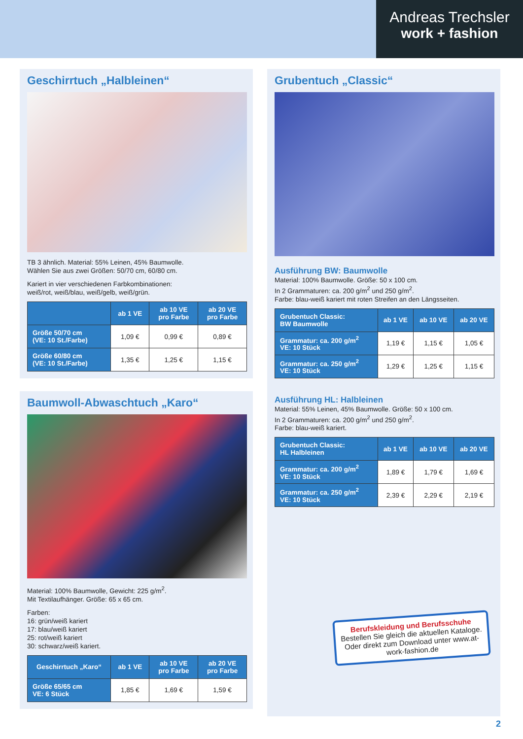Andreas Trechsler
work + fashion
Geschirrtuch „Halbleinen“
TB 3 ähnlich. Material: 55% Leinen, 45% Baumwolle.
Wählen Sie aus zwei Größen: 50/70 cm, 60/80 cm.
Kariert in vier verschiedenen Farbkombinationen:
weiß/rot, weiß/blau, weiß/gelb, weiß/grün.
| | ab 1 VE | ab 10 VE pro Farbe | ab 20 VE pro Farbe |
| --- | --- | --- | --- |
| Größe 50/70 cm (VE: 10 St./Farbe) | 1,09 € | 0,99 € | 0,89 € |
| Größe 60/80 cm (VE: 10 St./Farbe) | 1,35 € | 1,25 € | 1,15 € |
Baumwoll-Abwaschtuch „Karo“
Material: 100% Baumwolle, Gewicht: 225 g/m<sup>2</sup>.
Mit Textilaufhänger. Größe: 65 x 65 cm.
Farben:
16: grün/weiß kariert
17: blau/weiß kariert
25: rot/weiß kariert
30: schwarz/weiß kariert.
| Geschirrtuch „Karo“ | ab 1 VE | ab 10 VE pro Farbe | ab 20 VE pro Farbe |
| --- | --- | --- | --- |
| Größe 65/65 cm VE: 6 Stück | 1,85 € | 1,69 € | 1,59 € |
Grubentuch „Classic“
Ausführung BW: Baumwolle
Material: 100% Baumwolle. Größe: 50 x 100 cm.
In 2 Grammaturen: ca. 200 g/m<sup>2</sup> und 250 g/m<sup>2</sup>.
Farbe: blau-weiß kariert mit roten Streifen an den Längsseiten.
| Grubentuch Classic: BW Baumwolle | ab 1 VE | ab 10 VE | ab 20 VE |
| --- | --- | --- | --- |
| Grammatur: ca. 200 g/m<sup>2</sup> VE: 10 Stück | 1,19 € | 1,15 € | 1,05 € |
| Grammatur: ca. 250 g/m<sup>2</sup> VE: 10 Stück | 1,29 € | 1,25 € | 1,15 € |
Ausführung HL: Halbleinen
Material: 55% Leinen, 45% Baumwolle. Größe: 50 x 100 cm.
In 2 Grammaturen: ca. 200 g/m<sup>2</sup> und 250 g/m<sup>2</sup>.
Farbe: blau-weiß kariert.
| Grubentuch Classic: HL Halbleinen | ab 1 VE | ab 10 VE | ab 20 VE |
| --- | --- | --- | --- |
| Grammatur: ca. 200 g/m<sup>2</sup> VE: 10 Stück | 1,89 € | 1,79 € | 1,69 € |
| Grammatur: ca. 250 g/m<sup>2</sup> VE: 10 Stück | 2,39 € | 2,29 € | 2,19 € |
Berufskleidung und Berufsschuhe
Bestellen Sie gleich die aktuellen Kataloge. Oder direkt zum Download unter www.at-work-fashion.de
2